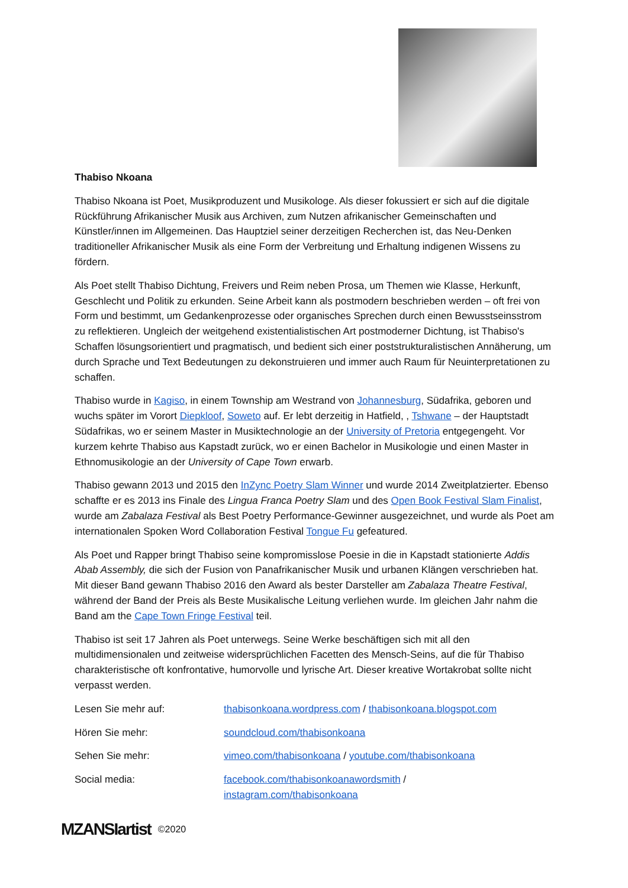Thabiso Nkoana
Thabiso Nkoana ist Poet, Musikproduzent und Musikologe. Als dieser fokussiert er sich auf die digitale Rückführung Afrikanischer Musik aus Archiven, zum Nutzen afrikanischer Gemeinschaften und Künstler/innen im Allgemeinen. Das Hauptziel seiner derzeitigen Recherchen ist, das Neu-Denken traditioneller Afrikanischer Musik als eine Form der Verbreitung und Erhaltung indigenen Wissens zu fördern.
Als Poet stellt Thabiso Dichtung, Freivers und Reim neben Prosa, um Themen wie Klasse, Herkunft, Geschlecht und Politik zu erkunden. Seine Arbeit kann als postmodern beschrieben werden – oft frei von Form und bestimmt, um Gedankenprozesse oder organisches Sprechen durch einen Bewusstseinsstrom zu reflektieren. Ungleich der weitgehend existentialistischen Art postmoderner Dichtung, ist Thabiso's Schaffen lösungsorientiert und pragmatisch, und bedient sich einer poststrukturalistischen Annäherung, um durch Sprache und Text Bedeutungen zu dekonstruieren und immer auch Raum für Neuinterpretationen zu schaffen.
Thabiso wurde in Kagiso, in einem Township am Westrand von Johannesburg, Südafrika, geboren und wuchs später im Vorort Diepkloof, Soweto auf. Er lebt derzeitig in Hatfield, , Tshwane – der Hauptstadt Südafrikas, wo er seinem Master in Musiktechnologie an der University of Pretoria entgegengeht. Vor kurzem kehrte Thabiso aus Kapstadt zurück, wo er einen Bachelor in Musikologie und einen Master in Ethnomusikologie an der University of Cape Town erwarb.
Thabiso gewann 2013 und 2015 den InZync Poetry Slam Winner und wurde 2014 Zweitplatzierter. Ebenso schaffte er es 2013 ins Finale des Lingua Franca Poetry Slam und des Open Book Festival Slam Finalist, wurde am Zabalaza Festival als Best Poetry Performance-Gewinner ausgezeichnet, und wurde als Poet am internationalen Spoken Word Collaboration Festival Tongue Fu gefeatured.
Als Poet und Rapper bringt Thabiso seine kompromisslose Poesie in die in Kapstadt stationierte Addis Abab Assembly, die sich der Fusion von Panafrikanischer Musik und urbanen Klängen verschrieben hat. Mit dieser Band gewann Thabiso 2016 den Award als bester Darsteller am Zabalaza Theatre Festival, während der Band der Preis als Beste Musikalische Leitung verliehen wurde. Im gleichen Jahr nahm die Band am the Cape Town Fringe Festival teil.
Thabiso ist seit 17 Jahren als Poet unterwegs. Seine Werke beschäftigen sich mit all den multidimensionalen und zeitweise widersprüchlichen Facetten des Mensch-Seins, auf die für Thabiso charakteristische oft konfrontative, humorvolle und lyrische Art. Dieser kreative Wortakrobat sollte nicht verpasst werden.
Lesen Sie mehr auf: thabisonkoana.wordpress.com / thabisonkoana.blogspot.com
Hören Sie mehr: soundcloud.com/thabisonkoana
Sehen Sie mehr: vimeo.com/thabisonkoana / youtube.com/thabisonkoana
Social media: facebook.com/thabisonkoanawordsmith /
instagram.com/thabisonkoana
MZANSIartist ©2020